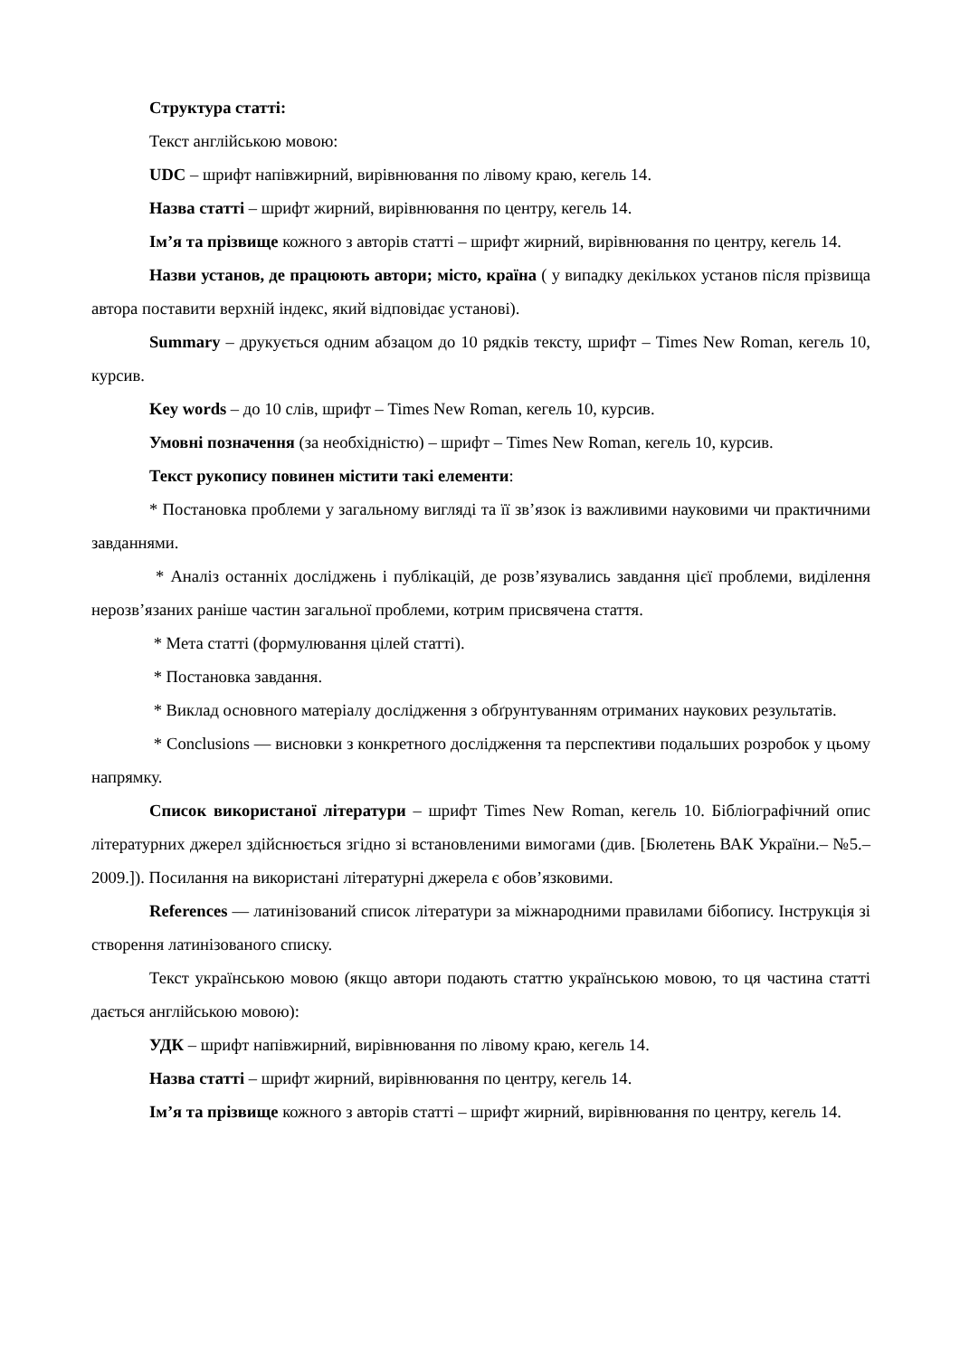Структура статті:
Текст англійською мовою:
UDC – шрифт напівжирний, вирівнювання по лівому краю, кегель 14.
Назва статті – шрифт жирний, вирівнювання по центру, кегель 14.
Ім’я та прізвище кожного з авторів статті – шрифт жирний, вирівнювання по центру, кегель 14.
Назви установ, де працюють автори; місто, країна ( у випадку декількох установ після прізвища автора поставити верхній індекс, який відповідає установі).
Summary – друкується одним абзацом до 10 рядків тексту, шрифт – Times New Roman, кегель 10, курсив.
Key words – до 10 слів, шрифт – Times New Roman, кегель 10, курсив.
Умовні позначення (за необхідністю) – шрифт – Times New Roman, кегель 10, курсив.
Текст рукопису повинен містити такі елементи:
* Постановка проблеми у загальному вигляді та її зв’язок із важливими науковими чи практичними завданнями.
* Аналіз останніх досліджень і публікацій, де розв’язувались завдання цієї проблеми, виділення нерозв’язаних раніше частин загальної проблеми, котрим присвячена стаття.
* Мета статті (формулювання цілей статті).
* Постановка завдання.
* Виклад основного матеріалу дослідження з обґрунтуванням отриманих наукових результатів.
* Conclusions — висновки з конкретного дослідження та перспективи подальших розробок у цьому напрямку.
Список використаної літератури – шрифт Times New Roman, кегель 10. Бібліографічний опис літературних джерел здійснюється згідно зі встановленими вимогами (див. [Бюлетень ВАК України.– №5.– 2009.]). Посилання на використані літературні джерела є обов’язковими.
References — латинізований список літератури за міжнародними правилами бібопису. Інструкція зі створення латинізованого списку.
Текст українською мовою (якщо автори подають статтю українською мовою, то ця частина статті дається англійською мовою):
УДК – шрифт напівжирний, вирівнювання по лівому краю, кегель 14.
Назва статті – шрифт жирний, вирівнювання по центру, кегель 14.
Ім’я та прізвище кожного з авторів статті – шрифт жирний, вирівнювання по центру, кегель 14.